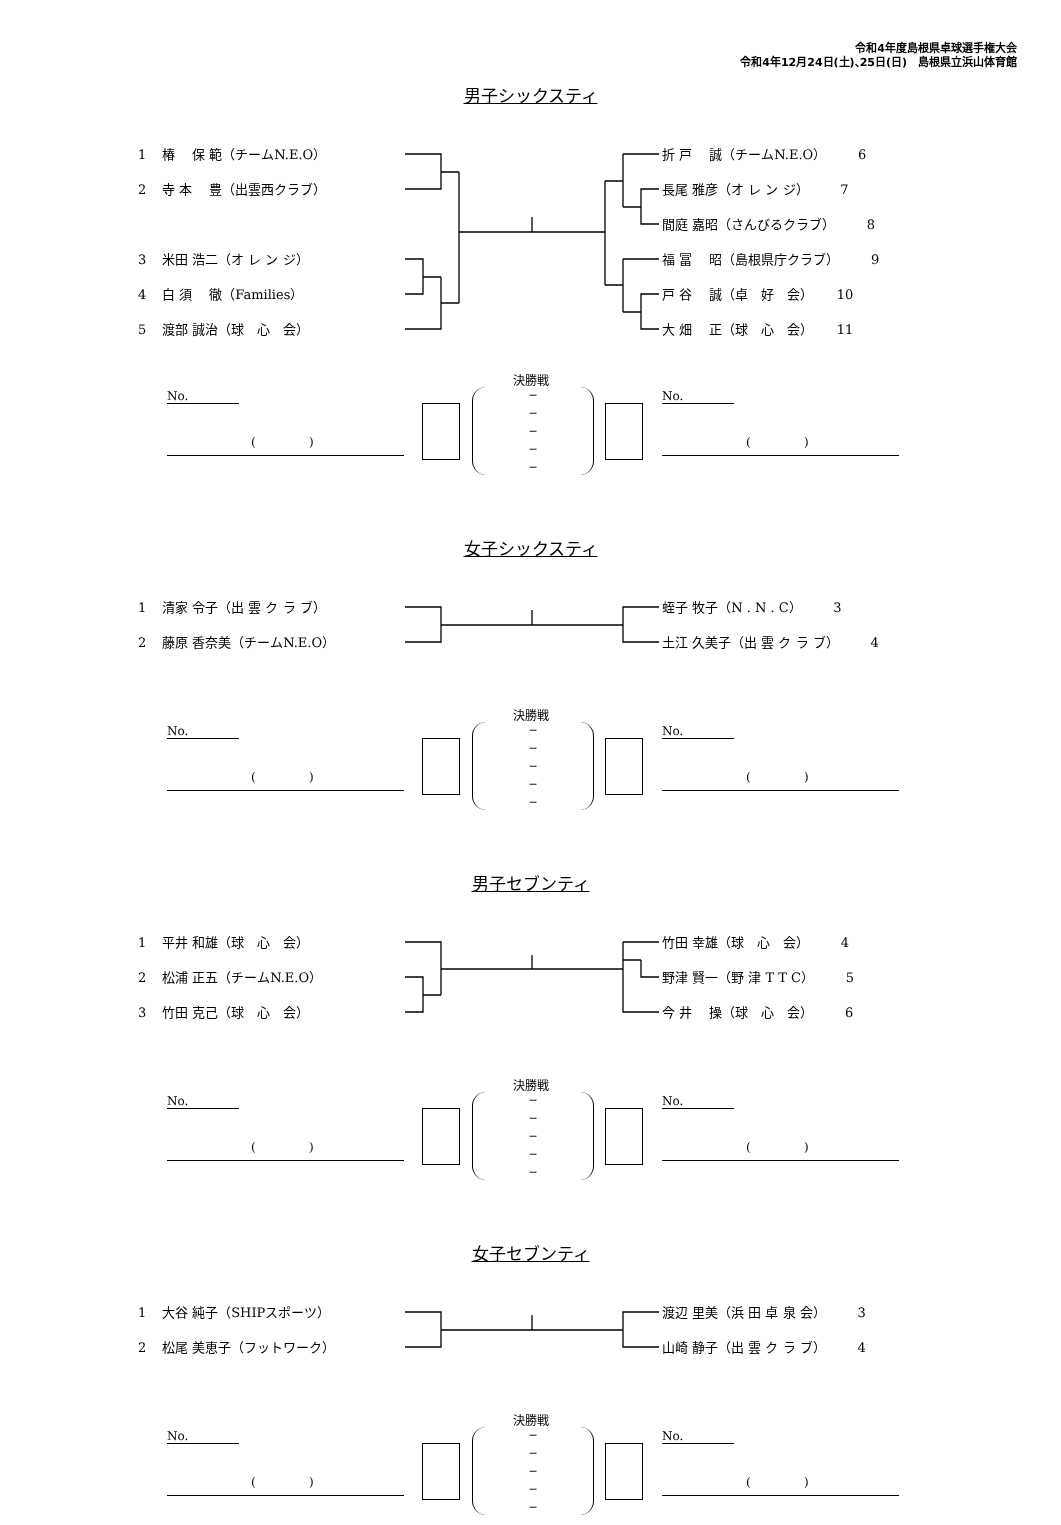令和4年度島根県卓球選手権大会
令和4年12月24日(土)､25日(日)　島根県立浜山体育館
男子シックスティ
1 椿　 保 範（チームN.E.O）
2 寺 本　 豊（出雲西クラブ）
3 米田 浩二（オ レ ン ジ）
4 白 須　 徹（Families）
5 渡部 誠治（球　心　会）
折 戸　 誠（チームN.E.O） 6
長尾 雅彦（オ レ ン ジ） 7
間庭 嘉昭（さんびるクラブ） 8
福 冨　 昭（島根県庁クラブ） 9
戸 谷　 誠（卓　好　会） 10
大 畑　 正（球　心　会） 11
決勝戦
No.
( )
─
─
─
─
─
No.
( )
女子シックスティ
1 清家 令子（出 雲 ク ラ ブ）
2 藤原 香奈美（チームN.E.O）
蛭子 牧子（N . N . C） 3
土江 久美子（出 雲 ク ラ ブ） 4
決勝戦
No.
( )
─
─
─
─
─
No.
( )
男子セブンティ
1 平井 和雄（球　心　会）
2 松浦 正五（チームN.E.O）
3 竹田 克己（球　心　会）
竹田 幸雄（球　心　会） 4
野津 賢一（野 津 T T C） 5
今 井　 操（球　心　会） 6
決勝戦
No.
( )
─
─
─
─
─
No.
( )
女子セブンティ
1 大谷 純子（SHIPスポーツ）
2 松尾 美恵子（フットワーク）
渡辺 里美（浜 田 卓 泉 会） 3
山崎 静子（出 雲 ク ラ ブ） 4
決勝戦
No.
( )
─
─
─
─
─
No.
( )